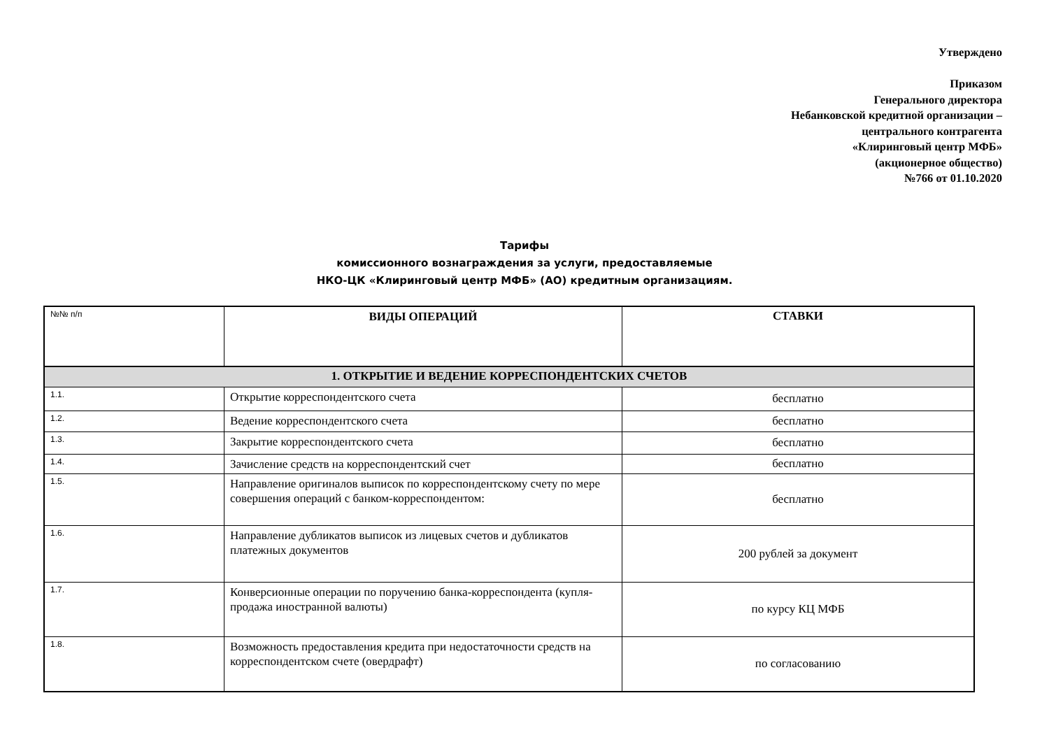Утверждено
Приказом
Генерального директора
Небанковской кредитной организации –
центрального контрагента
«Клиринговый центр МФБ»
(акционерное общество)
№766 от 01.10.2020
Тарифы
комиссионного вознаграждения за услуги, предоставляемые
НКО-ЦК «Клиринговый центр МФБ» (АО) кредитным организациям.
| №№ п/п | ВИДЫ ОПЕРАЦИЙ | СТАВКИ |
| --- | --- | --- |
| 1. ОТКРЫТИЕ И ВЕДЕНИЕ КОРРЕСПОНДЕНТСКИХ СЧЕТОВ | | |
| 1.1. | Открытие корреспондентского счета | бесплатно |
| 1.2. | Ведение корреспондентского счета | бесплатно |
| 1.3. | Закрытие корреспондентского счета | бесплатно |
| 1.4. | Зачисление средств на корреспондентский счет | бесплатно |
| 1.5. | Направление оригиналов выписок по корреспондентскому счету по мере совершения операций с банком-корреспондентом: | бесплатно |
| 1.6. | Направление дубликатов выписок из лицевых счетов и дубликатов платежных документов | 200 рублей за документ |
| 1.7. | Конверсионные операции по поручению банка-корреспондента (купля-продажа иностранной валюты) | по курсу КЦ МФБ |
| 1.8. | Возможность предоставления кредита при недостаточности средств на корреспондентском счете (овердрафт) | по согласованию |